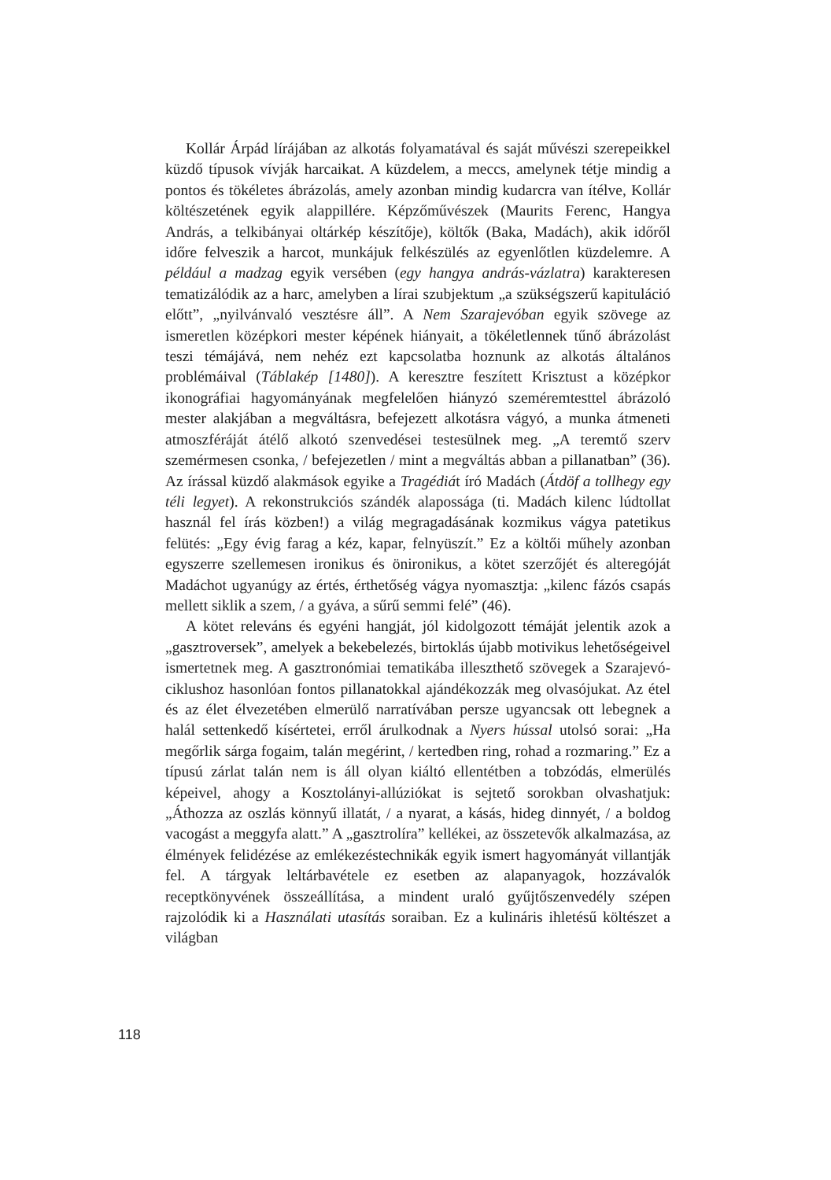Kollár Árpád lírájában az alkotás folyamatával és saját művészi szerepeikkel küzdő típusok vívják harcaikat. A küzdelem, a meccs, amelynek tétje mindig a pontos és tökéletes ábrázolás, amely azonban mindig kudarcra van ítélve, Kollár költészetének egyik alappillére. Képzőművészek (Maurits Ferenc, Hangya András, a telkibányai oltárkép készítője), költők (Baka, Madách), akik időről időre felveszik a harcot, munkájuk felkészülés az egyenlőtlen küzdelemre. A például a madzag egyik versében (egy hangya andrás-vázlatra) karakteresen tematizálódik az a harc, amelyben a lírai szubjektum „a szükségszerű kapituláció előtt”, „nyilvánvaló vesztésre áll”. A Nem Szarajevóban egyik szövege az ismeretlen középkori mester képének hiányait, a tökéletlennek tűnő ábrázolást teszi témájává, nem nehéz ezt kapcsolatba hoznunk az alkotás általános problémáival (Táblakép [1480]). A keresztre feszített Krisztust a középkor ikonográfiai hagyományának megfelelően hiányzó szeméremtesttel ábrázoló mester alakjában a megváltásra, befejezett alkotásra vágyó, a munka átmeneti atmoszféráját átélő alkotó szenvedései testesülnek meg. „A teremtő szerv szemérmesen csonka, / befejezetlen / mint a megváltás abban a pillanatban” (36). Az írással küzdő alakmások egyike a Tragédiát író Madách (Átdöf a tollhegy egy téli legyet). A rekonstrukciós szándék alapossága (ti. Madách kilenc lúdtollat használ fel írás közben!) a világ megragadásának kozmikus vágya patetikus felütés: „Egy évig farag a kéz, kapar, felnyüszít.” Ez a költői műhely azonban egyszerre szellemesen ironikus és önironikus, a kötet szerzőjét és alteregóját Madáchot ugyanúgy az értés, érthetőség vágya nyomasztja: „kilenc fázós csapás mellett siklik a szem, / a gyáva, a sűrű semmi felé” (46).
A kötet releváns és egyéni hangját, jól kidolgozott témáját jelentik azok a „gasztroversek”, amelyek a bekebelezés, birtoklás újabb motivikus lehetőségeivel ismertetnek meg. A gasztronómiai tematikába illeszthető szövegek a Szarajevó-ciklushoz hasonlóan fontos pillanatokkal ajándékozzák meg olvasójukat. Az étel és az élet élvezetében elmerülő narratívában persze ugyancsak ott lebegnek a halál settenkedő kísértetei, erről árulkodnak a Nyers hússal utolsó sorai: „Ha megőrlik sárga fogaim, talán megérint, / kertedben ring, rohad a rozmaring.” Ez a típusú zárlat talán nem is áll olyan kiáltó ellentétben a tobzódás, elmerülés képeivel, ahogy a Kosztolányi-allúziókat is sejtető sorokban olvashatjuk: „Áthozza az oszlás könnyű illatát, / a nyarat, a kásás, hideg dinnyét, / a boldog vacogást a meggyfa alatt.” A „gasztrolíra” kellékei, az összetevők alkalmazása, az élmények felidézése az emlékezéstechnikák egyik ismert hagyományát villantják fel. A tárgyak leltárbavétele ez esetben az alapanyagok, hozzávalók receptkönyvének összeállítása, a mindent uraló gyűjtőszenvedély szépen rajzolódik ki a Használati utasítás soraiban. Ez a kulináris ihletésű költészet a világban
118